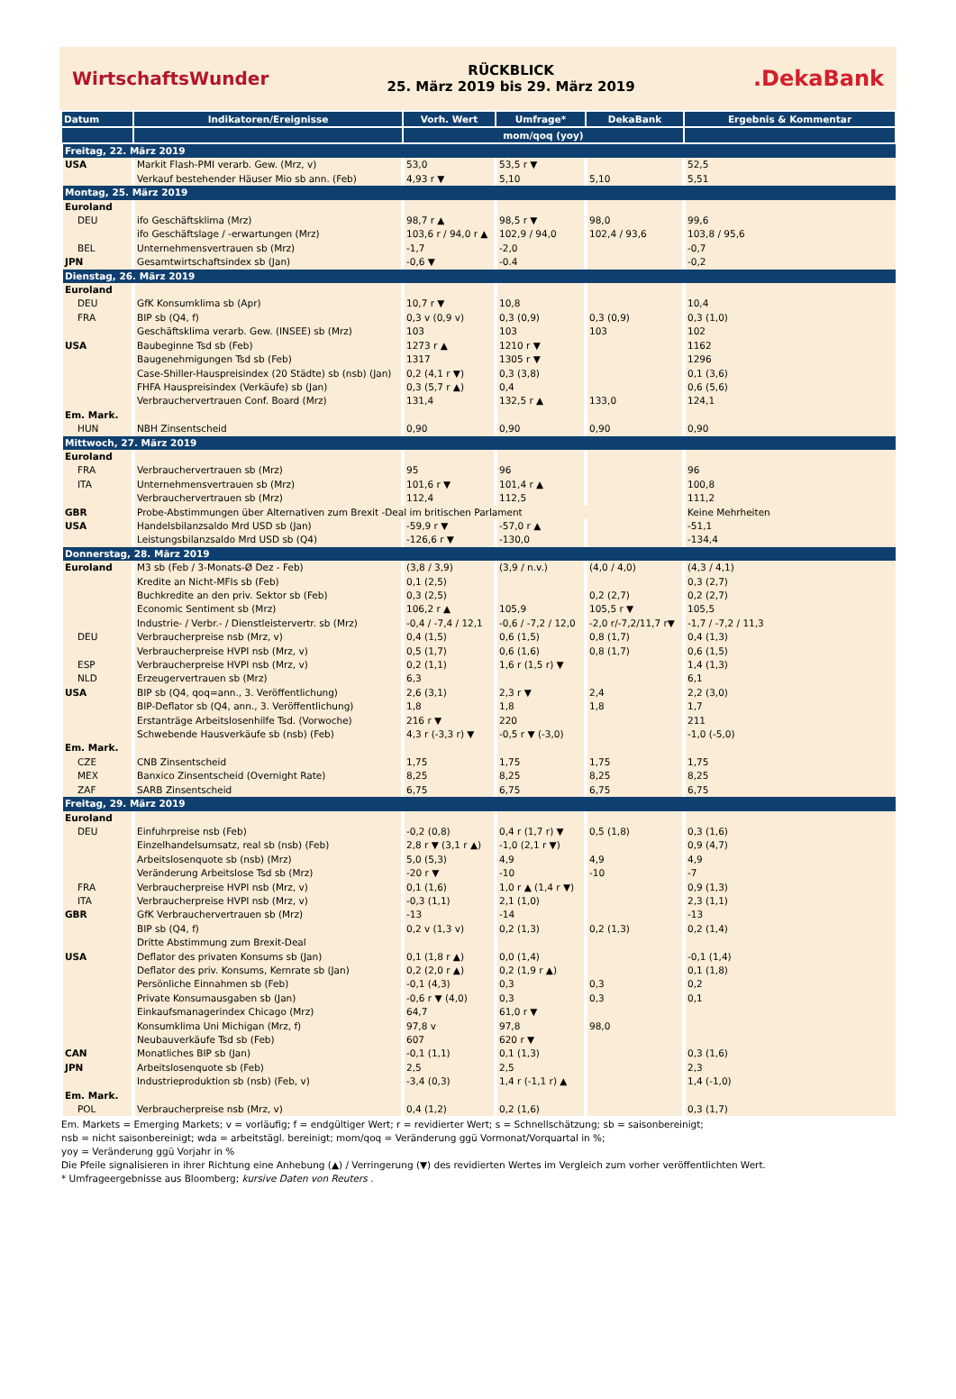WirtschaftsWunder
RÜCKBLICK
25. März 2019 bis 29. März 2019
.DekaBank
| Datum | Indikatoren/Ereignisse | Vorh. Wert | Umfrage* | DekaBank | Ergebnis & Kommentar |
| --- | --- | --- | --- | --- | --- |
| | | mom/qoq (yoy) | | | |
| Freitag, 22. März 2019 | | | | | |
| USA | Markit Flash-PMI verarb. Gew. (Mrz, v) | 53,0 | 53,5 r ▼ | | 52,5 |
| | Verkauf bestehender Häuser Mio sb ann. (Feb) | 4,93 r ▼ | 5,10 | 5,10 | 5,51 |
| Montag, 25. März 2019 | | | | | |
| Euroland | | | | | |
| DEU | ifo Geschäftsklima (Mrz) | 98,7 r ▲ | 98,5 r ▼ | 98,0 | 99,6 |
| | ifo Geschäftslage / -erwartungen (Mrz) | 103,6 r / 94,0 r ▲ | 102,9 / 94,0 | 102,4 / 93,6 | 103,8 / 95,6 |
| BEL | Unternehmensvertrauen sb (Mrz) | -1,7 | -2,0 | | -0,7 |
| JPN | Gesamtwirtschaftsindex sb (Jan) | -0,6 ▼ | -0.4 | | -0,2 |
| Dienstag, 26. März 2019 | | | | | |
| Euroland | | | | | |
| DEU | GfK Konsumklima sb (Apr) | 10,7 r ▼ | 10,8 | | 10,4 |
| FRA | BIP sb (Q4, f) | 0,3 v (0,9 v) | 0,3 (0,9) | 0,3 (0,9) | 0,3 (1,0) |
| | Geschäftsklima verarb. Gew. (INSEE) sb (Mrz) | 103 | 103 | 103 | 102 |
| USA | Baubeginne Tsd sb (Feb) | 1273 r ▲ | 1210 r ▼ | | 1162 |
| | Baugenehmigungen Tsd sb (Feb) | 1317 | 1305 r ▼ | | 1296 |
| | Case-Shiller-Hauspreisindex (20 Städte) sb (nsb) (Jan) | 0,2 (4,1 r ▼) | 0,3 (3,8) | | 0,1 (3,6) |
| | FHFA Hauspreisindex (Verkäufe) sb (Jan) | 0,3 (5,7 r ▲) | 0,4 | | 0,6 (5,6) |
| | Verbrauchervertrauen Conf. Board (Mrz) | 131,4 | 132,5 r ▲ | 133,0 | 124,1 |
| Em. Mark. | | | | | |
| HUN | NBH Zinsentscheid | 0,90 | 0,90 | 0,90 | 0,90 |
| Mittwoch, 27. März 2019 | | | | | |
| Euroland | | | | | |
| FRA | Verbrauchervertrauen sb (Mrz) | 95 | 96 | | 96 |
| ITA | Unternehmensvertrauen sb (Mrz) | 101,6 r ▼ | 101,4 r ▲ | | 100,8 |
| | Verbrauchervertrauen sb (Mrz) | 112,4 | 112,5 | | 111,2 |
| GBR | Probe-Abstimmungen über Alternativen zum Brexit -Deal im britischen Parlament | | | | Keine Mehrheiten |
| USA | Handelsbilanzsaldo Mrd USD sb (Jan) | -59,9 r ▼ | -57,0 r ▲ | | -51,1 |
| | Leistungsbilanzsaldo Mrd USD sb (Q4) | -126,6 r ▼ | -130,0 | | -134,4 |
| Donnerstag, 28. März 2019 | | | | | |
| Euroland | M3 sb (Feb / 3-Monats-Ø Dez - Feb) | (3,8 / 3,9) | (3,9 / n.v.) | (4,0 / 4,0) | (4,3 / 4,1) |
| | Kredite an Nicht-MFIs sb (Feb) | 0,1 (2,5) | | | 0,3 (2,7) |
| | Buchkredite an den priv. Sektor sb (Feb) | 0,3 (2,5) | | 0,2 (2,7) | 0,2 (2,7) |
| | Economic Sentiment sb (Mrz) | 106,2 r ▲ | 105,9 | 105,5 r ▼ | 105,5 |
| | Industrie- / Verbr.- / Dienstleistervertr. sb (Mrz) | -0,4 / -7,4 / 12,1 | -0,6 / -7,2 / 12,0 | -2,0 r/-7,2/11,7 r▼ | -1,7 / -7,2 / 11,3 |
| DEU | Verbraucherpreise nsb (Mrz, v) | 0,4 (1,5) | 0,6 (1,5) | 0,8 (1,7) | 0,4 (1,3) |
| | Verbraucherpreise HVPI nsb (Mrz, v) | 0,5 (1,7) | 0,6 (1,6) | 0,8 (1,7) | 0,6 (1,5) |
| ESP | Verbraucherpreise HVPI nsb (Mrz, v) | 0,2 (1,1) | 1,6 r (1,5 r) ▼ | | 1,4 (1,3) |
| NLD | Erzeugervertrauen sb (Mrz) | 6,3 | | | 6,1 |
| USA | BIP sb (Q4, qoq=ann., 3. Veröffentlichung) | 2,6 (3,1) | 2,3 r ▼ | 2,4 | 2,2 (3,0) |
| | BIP-Deflator sb (Q4, ann., 3. Veröffentlichung) | 1,8 | 1,8 | 1,8 | 1,7 |
| | Erstanträge Arbeitslosenhilfe Tsd. (Vorwoche) | 216 r ▼ | 220 | | 211 |
| | Schwebende Hausverkäufe sb (nsb) (Feb) | 4,3 r (-3,3 r) ▼ | -0,5 r ▼ (-3,0) | | -1,0 (-5,0) |
| Em. Mark. | | | | | |
| CZE | CNB Zinsentscheid | 1,75 | 1,75 | 1,75 | 1,75 |
| MEX | Banxico Zinsentscheid (Overnight Rate) | 8,25 | 8,25 | 8,25 | 8,25 |
| ZAF | SARB Zinsentscheid | 6,75 | 6,75 | 6,75 | 6,75 |
| Freitag, 29. März 2019 | | | | | |
| Euroland | | | | | |
| DEU | Einfuhrpreise nsb (Feb) | -0,2 (0,8) | 0,4 r (1,7 r) ▼ | 0,5 (1,8) | 0,3 (1,6) |
| | Einzelhandelsumsatz, real sb (nsb) (Feb) | 2,8 r ▼ (3,1 r ▲) | -1,0 (2,1 r ▼) | | 0,9 (4,7) |
| | Arbeitslosenquote sb (nsb) (Mrz) | 5,0 (5,3) | 4,9 | 4,9 | 4,9 |
| | Veränderung Arbeitslose Tsd sb (Mrz) | -20 r ▼ | -10 | -10 | -7 |
| FRA | Verbraucherpreise HVPI nsb (Mrz, v) | 0,1 (1,6) | 1,0 r ▲ (1,4 r ▼) | | 0,9 (1,3) |
| ITA | Verbraucherpreise HVPI nsb (Mrz, v) | -0,3 (1,1) | 2,1 (1,0) | | 2,3 (1,1) |
| GBR | GfK Verbrauchervertrauen sb (Mrz) | -13 | -14 | | -13 |
| | BIP sb (Q4, f) | 0,2 v (1,3 v) | 0,2 (1,3) | 0,2 (1,3) | 0,2 (1,4) |
| | Dritte Abstimmung zum Brexit-Deal | | | | |
| USA | Deflator des privaten Konsums sb (Jan) | 0,1 (1,8 r ▲) | 0,0 (1,4) | | -0,1 (1,4) |
| | Deflator des priv. Konsums, Kernrate sb (Jan) | 0,2 (2,0 r ▲) | 0,2 (1,9 r ▲) | | 0,1 (1,8) |
| | Persönliche Einnahmen sb (Feb) | -0,1 (4,3) | 0,3 | 0,3 | 0,2 |
| | Private Konsumausgaben sb (Jan) | -0,6 r ▼ (4,0) | 0,3 | 0,3 | 0,1 |
| | Einkaufsmanagerindex Chicago (Mrz) | 64,7 | 61,0 r ▼ | | |
| | Konsumklima Uni Michigan (Mrz, f) | 97,8 v | 97,8 | 98,0 | |
| | Neubauverkäufe Tsd sb (Feb) | 607 | 620 r ▼ | | |
| CAN | Monatliches BIP sb (Jan) | -0,1 (1,1) | 0,1 (1,3) | | 0,3 (1,6) |
| JPN | Arbeitslosenquote sb (Feb) | 2,5 | 2,5 | | 2,3 |
| | Industrieproduktion sb (nsb) (Feb, v) | -3,4 (0,3) | 1,4 r (-1,1 r) ▲ | | 1,4 (-1,0) |
| Em. Mark. | | | | | |
| POL | Verbraucherpreise nsb (Mrz, v) | 0,4 (1,2) | 0,2 (1,6) | | 0,3 (1,7) |
Em. Markets = Emerging Markets; v = vorläufig; f = endgültiger Wert; r = revidierter Wert; s = Schnellschätzung; sb = saisonbereinigt;
nsb = nicht saisonbereinigt; wda = arbeitstägl. bereinigt; mom/qoq = Veränderung ggü Vormonat/Vorquartal in %;
yoy = Veränderung ggü Vorjahr in %
Die Pfeile signalisieren in ihrer Richtung eine Anhebung (▲) / Verringerung (▼) des revidierten Wertes im Vergleich zum vorher veröffentlichten Wert.
* Umfrageergebnisse aus Bloomberg; kursive Daten von Reuters .